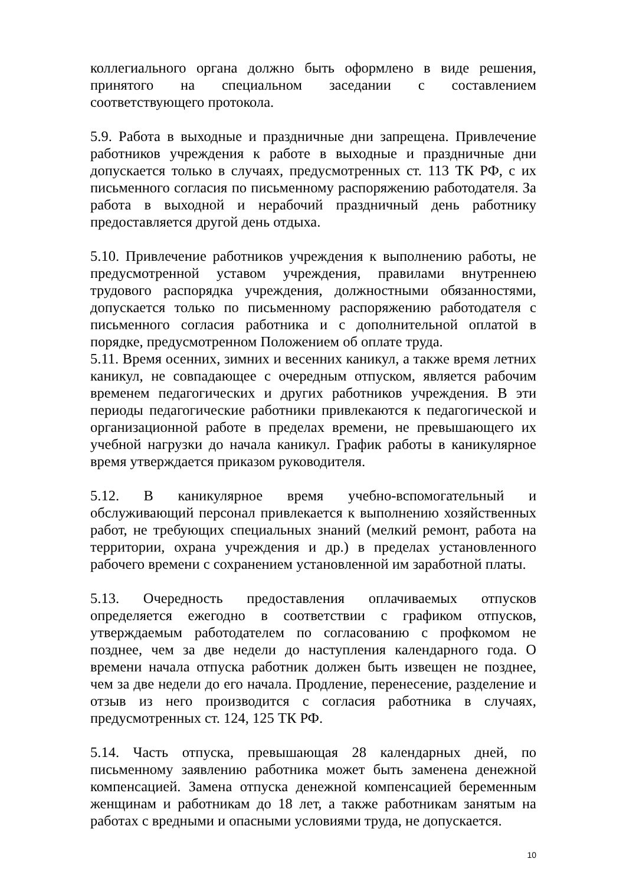коллегиального органа должно быть оформлено в виде решения, принятого на специальном заседании с составлением соответствующего протокола.
5.9. Работа в выходные и праздничные дни запрещена. Привлечение работников учреждения к работе в выходные и праздничные дни допускается только в случаях, предусмотренных ст. 113 ТК РФ, с их письменного согласия по письменному распоряжению работодателя. За работа в выходной и нерабочий праздничный день работнику предоставляется другой день отдыха.
5.10. Привлечение работников учреждения к выполнению работы, не предусмотренной уставом учреждения, правилами внутреннею трудового распорядка учреждения, должностными обязанностями, допускается только по письменному распоряжению работодателя с письменного согласия работника и с дополнительной оплатой в порядке, предусмотренном Положением об оплате труда.
5.11. Время осенних, зимних и весенних каникул, а также время летних каникул, не совпадающее с очередным отпуском, является рабочим временем педагогических и других работников учреждения. В эти периоды педагогические работники привлекаются к педагогической и организационной работе в пределах времени, не превышающего их учебной нагрузки до начала каникул. График работы в каникулярное время утверждается приказом руководителя.
5.12. В каникулярное время учебно-вспомогательный и обслуживающий персонал привлекается к выполнению хозяйственных работ, не требующих специальных знаний (мелкий ремонт, работа на территории, охрана учреждения и др.) в пределах установленного рабочего времени с сохранением установленной им заработной платы.
5.13. Очередность предоставления оплачиваемых отпусков определяется ежегодно в соответствии с графиком отпусков, утверждаемым работодателем по согласованию с профкомом не позднее, чем за две недели до наступления календарного года. О времени начала отпуска работник должен быть извещен не позднее, чем за две недели до его начала. Продление, перенесение, разделение и отзыв из него производится с согласия работника в случаях, предусмотренных ст. 124, 125 ТК РФ.
5.14. Часть отпуска, превышающая 28 календарных дней, по письменному заявлению работника может быть заменена денежной компенсацией. Замена отпуска денежной компенсацией беременным женщинам и работникам до 18 лет, а также работникам занятым на работах с вредными и опасными условиями труда, не допускается.
10